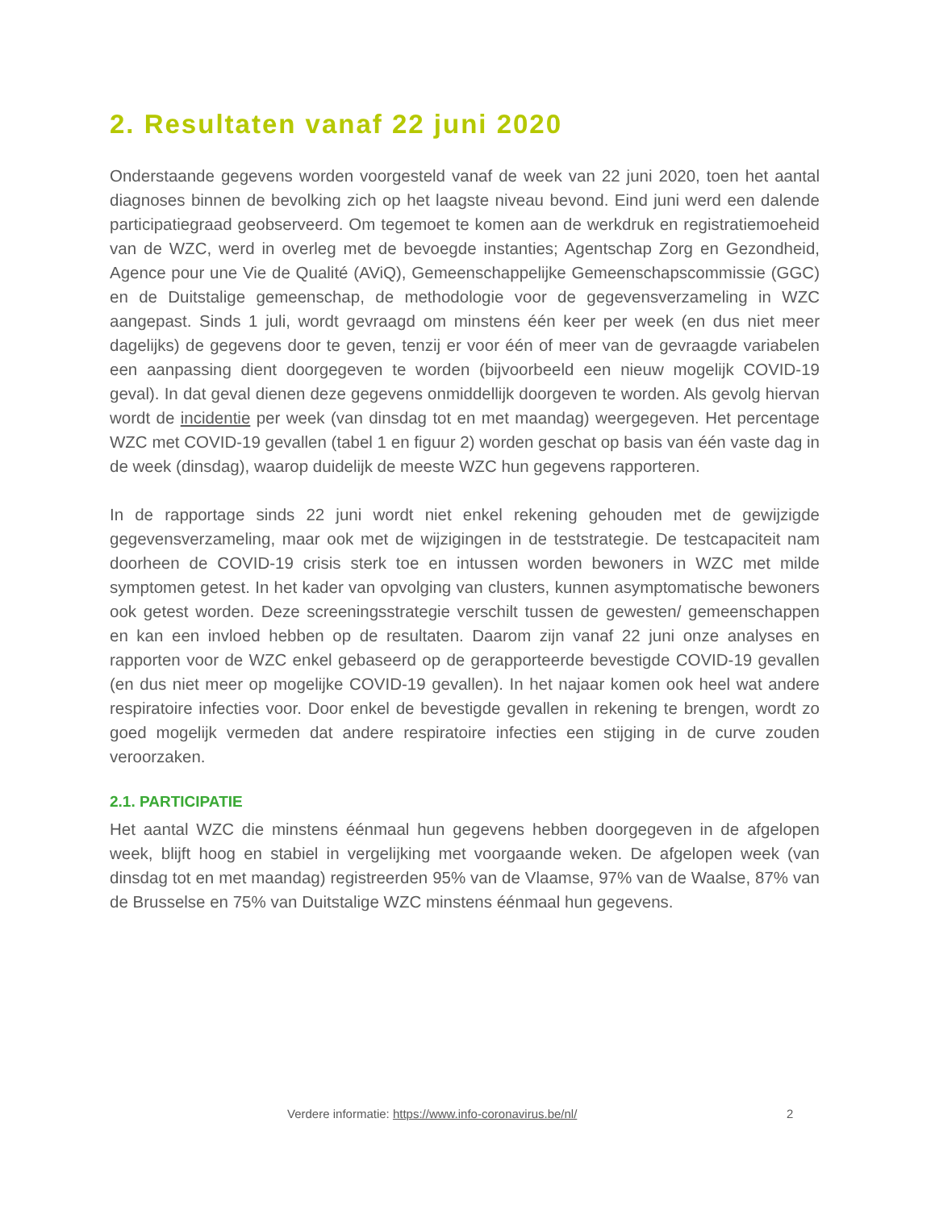2. Resultaten vanaf 22 juni 2020
Onderstaande gegevens worden voorgesteld vanaf de week van 22 juni 2020, toen het aantal diagnoses binnen de bevolking zich op het laagste niveau bevond. Eind juni werd een dalende participatiegraad geobserveerd. Om tegemoet te komen aan de werkdruk en registratiemoeheid van de WZC, werd in overleg met de bevoegde instanties; Agentschap Zorg en Gezondheid, Agence pour une Vie de Qualité (AViQ), Gemeenschappelijke Gemeenschapscommissie (GGC) en de Duitstalige gemeenschap, de methodologie voor de gegevensverzameling in WZC aangepast. Sinds 1 juli, wordt gevraagd om minstens één keer per week (en dus niet meer dagelijks) de gegevens door te geven, tenzij er voor één of meer van de gevraagde variabelen een aanpassing dient doorgegeven te worden (bijvoorbeeld een nieuw mogelijk COVID-19 geval). In dat geval dienen deze gegevens onmiddellijk doorgeven te worden. Als gevolg hiervan wordt de incidentie per week (van dinsdag tot en met maandag) weergegeven. Het percentage WZC met COVID-19 gevallen (tabel 1 en figuur 2) worden geschat op basis van één vaste dag in de week (dinsdag), waarop duidelijk de meeste WZC hun gegevens rapporteren.
In de rapportage sinds 22 juni wordt niet enkel rekening gehouden met de gewijzigde gegevensverzameling, maar ook met de wijzigingen in de teststrategie. De testcapaciteit nam doorheen de COVID-19 crisis sterk toe en intussen worden bewoners in WZC met milde symptomen getest. In het kader van opvolging van clusters, kunnen asymptomatische bewoners ook getest worden. Deze screeningsstrategie verschilt tussen de gewesten/ gemeenschappen en kan een invloed hebben op de resultaten. Daarom zijn vanaf 22 juni onze analyses en rapporten voor de WZC enkel gebaseerd op de gerapporteerde bevestigde COVID-19 gevallen (en dus niet meer op mogelijke COVID-19 gevallen). In het najaar komen ook heel wat andere respiratoire infecties voor. Door enkel de bevestigde gevallen in rekening te brengen, wordt zo goed mogelijk vermeden dat andere respiratoire infecties een stijging in de curve zouden veroorzaken.
2.1. PARTICIPATIE
Het aantal WZC die minstens éénmaal hun gegevens hebben doorgegeven in de afgelopen week, blijft hoog en stabiel in vergelijking met voorgaande weken. De afgelopen week (van dinsdag tot en met maandag) registreerden 95% van de Vlaamse, 97% van de Waalse, 87% van de Brusselse en 75% van Duitstalige WZC minstens éénmaal hun gegevens.
Verdere informatie: https://www.info-coronavirus.be/nl/ 2